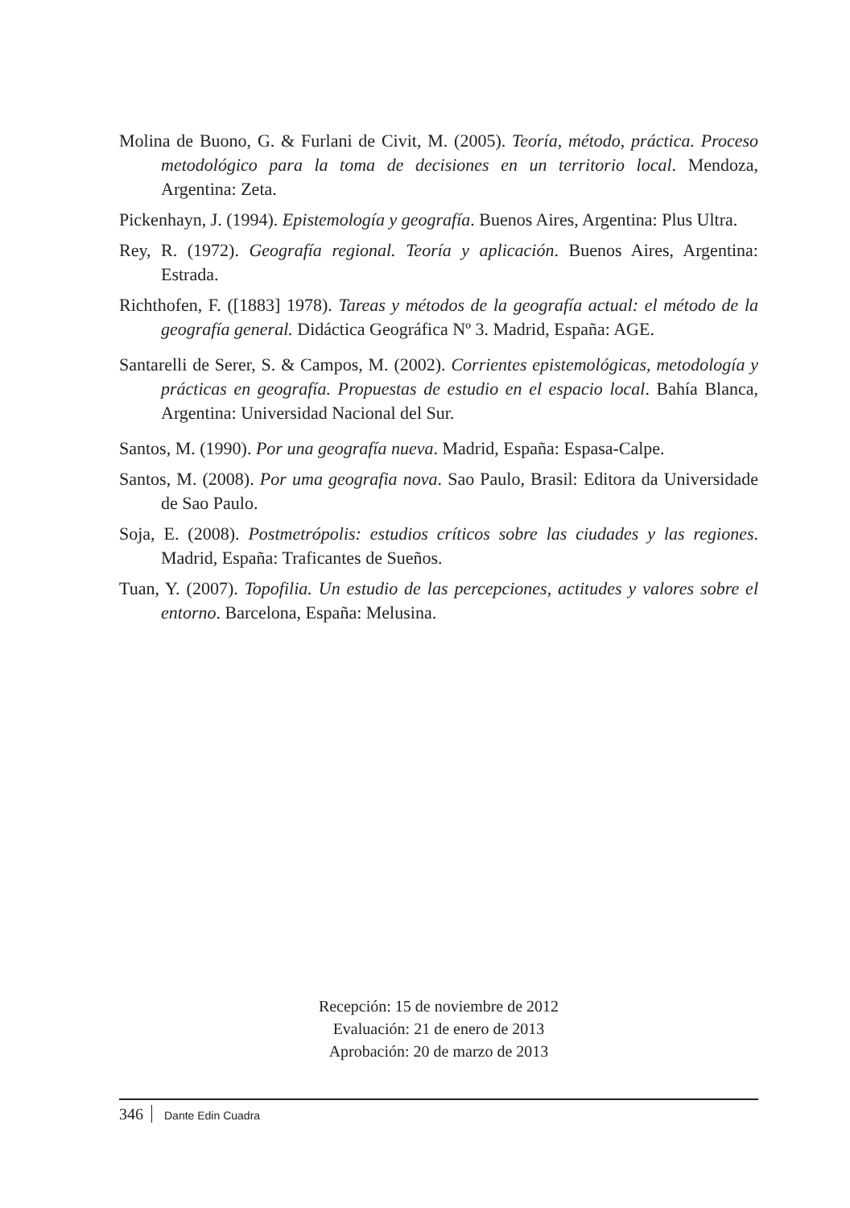Molina de Buono, G. & Furlani de Civit, M. (2005). Teoría, método, práctica. Proceso metodológico para la toma de decisiones en un territorio local. Mendoza, Argentina: Zeta.
Pickenhayn, J. (1994). Epistemología y geografía. Buenos Aires, Argentina: Plus Ultra.
Rey, R. (1972). Geografía regional. Teoría y aplicación. Buenos Aires, Argentina: Estrada.
Richthofen, F. ([1883] 1978). Tareas y métodos de la geografía actual: el método de la geografía general. Didáctica Geográfica Nº 3. Madrid, España: AGE.
Santarelli de Serer, S. & Campos, M. (2002). Corrientes epistemológicas, metodología y prácticas en geografía. Propuestas de estudio en el espacio local. Bahía Blanca, Argentina: Universidad Nacional del Sur.
Santos, M. (1990). Por una geografía nueva. Madrid, España: Espasa-Calpe.
Santos, M. (2008). Por uma geografia nova. Sao Paulo, Brasil: Editora da Universidade de Sao Paulo.
Soja, E. (2008). Postmetrópolis: estudios críticos sobre las ciudades y las regiones. Madrid, España: Traficantes de Sueños.
Tuan, Y. (2007). Topofilia. Un estudio de las percepciones, actitudes y valores sobre el entorno. Barcelona, España: Melusina.
Recepción: 15 de noviembre de 2012
Evaluación: 21 de enero de 2013
Aprobación: 20 de marzo de 2013
346 Dante Edin Cuadra